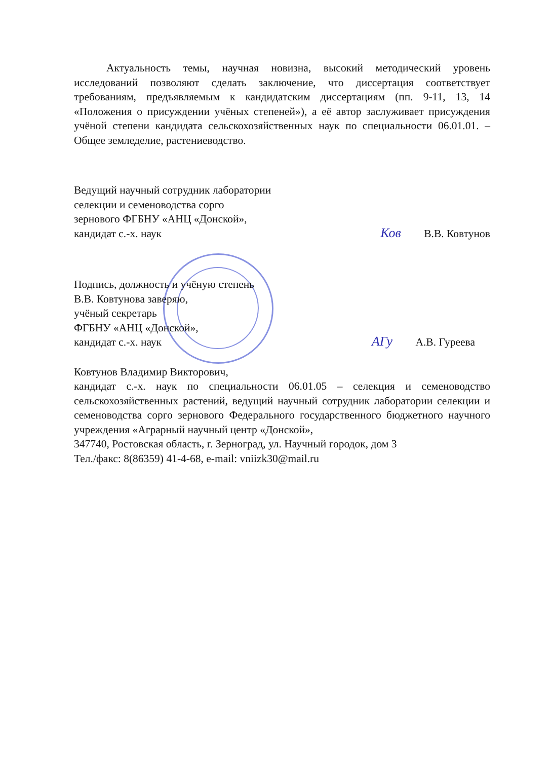Актуальность темы, научная новизна, высокий методический уровень исследований позволяют сделать заключение, что диссертация соответствует требованиям, предъявляемым к кандидатским диссертациям (пп. 9-11, 13, 14 «Положения о присуждении учёных степеней»), а её автор заслуживает присуждения учёной степени кандидата сельскохозяйственных наук по специальности 06.01.01. – Общее земледелие, растениеводство.
Ведущий научный сотрудник лаборатории
селекции и семеноводства сорго
зернового ФГБНУ «АНЦ «Донской»,
кандидат с.-х. наук
Ков В.В. Ковтунов
Подпись, должность и учёную степень
В.В. Ковтунова заверяю,
учёный секретарь
ФГБНУ «АНЦ «Донской»,
кандидат с.-х. наук
АГу А.В. Гуреева
Ковтунов Владимир Викторович,
кандидат с.-х. наук по специальности 06.01.05 – селекция и семеноводство сельскохозяйственных растений, ведущий научный сотрудник лаборатории селекции и семеноводства сорго зернового Федерального государственного бюджетного научного учреждения «Аграрный научный центр «Донской»,
347740, Ростовская область, г. Зерноград, ул. Научный городок, дом 3
Тел./факс: 8(86359) 41-4-68, e-mail: vniizk30@mail.ru